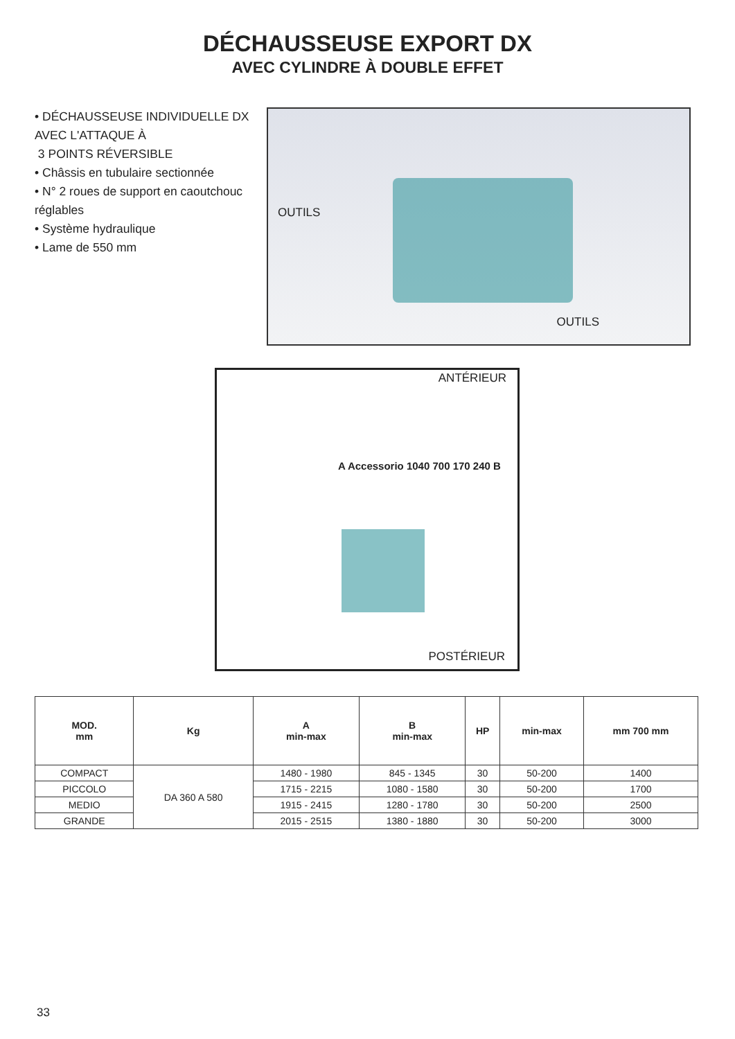DÉCHAUSSEUSE EXPORT DX
AVEC CYLINDRE À DOUBLE EFFET
• DÉCHAUSSEUSE INDIVIDUELLE DX AVEC L'ATTAQUE À
3 POINTS RÉVERSIBLE
• Châssis en tubulaire sectionnée
• N° 2 roues de support en caoutchouc réglables
• Système hydraulique
• Lame de 550 mm
OUTILS
OUTILS
ANTÉRIEUR
A Accessorio 1040 700 170 240 B
POSTÉRIEUR
| MOD. mm | Kg | A min-max | B min-max | HP | min-max | mm 700 mm |
| --- | --- | --- | --- | --- | --- | --- |
| COMPACT | DA 360 A 580 | 1480 - 1980 | 845 - 1345 | 30 | 50-200 | 1400 |
| PICCOLO | | 1715 - 2215 | 1080 - 1580 | 30 | 50-200 | 1700 |
| MEDIO | | 1915 - 2415 | 1280 - 1780 | 30 | 50-200 | 2500 |
| GRANDE | | 2015 - 2515 | 1380 - 1880 | 30 | 50-200 | 3000 |
33